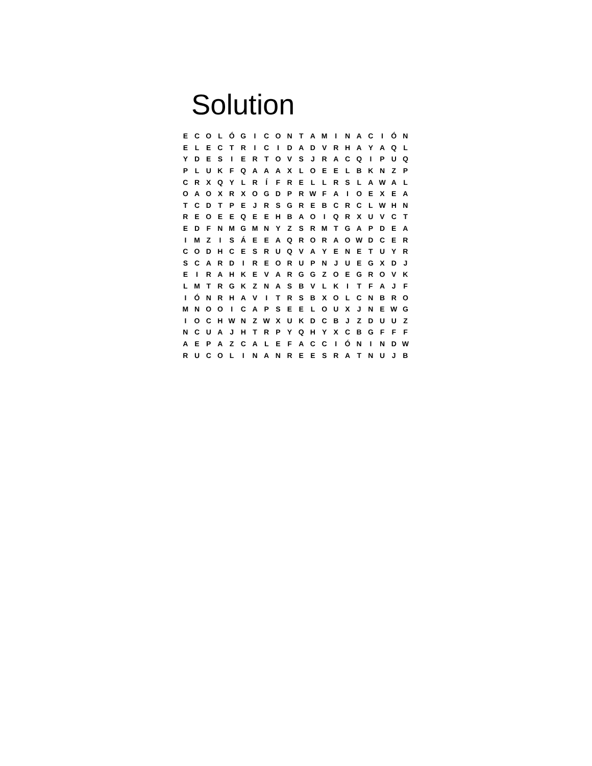Solution
| E | C | O | L | Ó | G | I | C | O | N | T | A | M | I | N | A | C | I | Ó | N |
| E | L | E | C | T | R | I | C | I | D | A | D | V | R | H | A | Y | A | Q | L |
| Y | D | E | S | I | E | R | T | O | V | S | J | R | A | C | Q | I | P | U | Q |
| P | L | U | K | F | Q | A | A | A | X | L | O | E | E | L | B | K | N | Z | P |
| C | R | X | Q | Y | L | R | Í | F | R | E | L | L | R | S | L | A | W | A | L |
| O | A | O | X | R | X | O | G | D | P | R | W | F | A | I | O | E | X | E | A |
| T | C | D | T | P | E | J | R | S | G | R | E | B | C | R | C | L | W | H | N |
| R | E | O | E | E | Q | E | E | H | B | A | O | I | Q | R | X | U | V | C | T |
| E | D | F | N | M | G | M | N | Y | Z | S | R | M | T | G | A | P | D | E | A |
| I | M | Z | I | S | Á | E | E | A | Q | R | O | R | A | O | W | D | C | E | R |
| C | O | D | H | C | E | S | R | U | Q | V | A | Y | E | N | E | T | U | Y | R |
| S | C | A | R | D | I | R | E | O | R | U | P | N | J | U | E | G | X | D | J |
| E | I | R | A | H | K | E | V | A | R | G | G | Z | O | E | G | R | O | V | K |
| L | M | T | R | G | K | Z | N | A | S | B | V | L | K | I | T | F | A | J | F |
| I | Ó | N | R | H | A | V | I | T | R | S | B | X | O | L | C | N | B | R | O |
| M | N | O | O | I | C | A | P | S | E | E | L | O | U | X | J | N | E | W | G |
| I | O | C | H | W | N | Z | W | X | U | K | D | C | B | J | Z | D | U | U | Z |
| N | C | U | A | J | H | T | R | P | Y | Q | H | Y | X | C | B | G | F | F | F |
| A | E | P | A | Z | C | A | L | E | F | A | C | C | I | Ó | N | I | N | D | W |
| R | U | C | O | L | I | N | A | N | R | E | E | S | R | A | T | N | U | J | B |